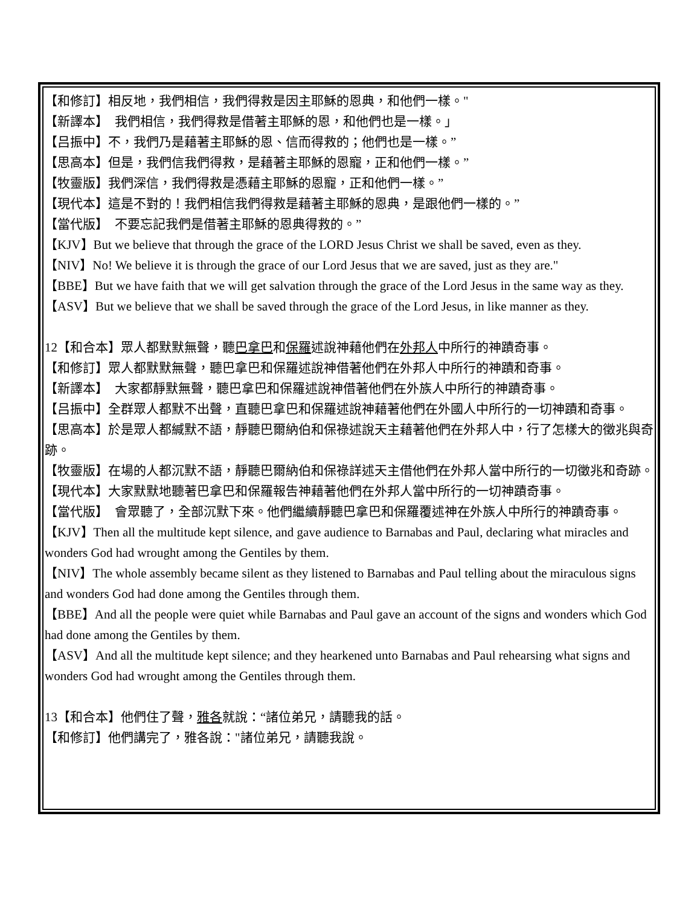【和修訂】相反地，我們相信，我們得救是因主耶穌的恩典，和他們一樣。"
【新譯本】　我們相信，我們得救是借著主耶穌的恩，和他們也是一樣。」
【吕振中】不，我們乃是藉著主耶穌的恩、信而得救的；他們也是一樣。”
【思高本】但是，我們信我們得救，是藉著主耶穌的恩寵，正和他們一樣。”
【牧靈版】我們深信，我們得救是憑藉主耶穌的恩寵，正和他們一樣。”
【現代本】這是不對的！我們相信我們得救是藉著主耶穌的恩典，是跟他們一樣的。”
【當代版】　不要忘記我們是借著主耶穌的恩典得救的。”
【KJV】But we believe that through the grace of the LORD Jesus Christ we shall be saved, even as they.
【NIV】No! We believe it is through the grace of our Lord Jesus that we are saved, just as they are."
【BBE】But we have faith that we will get salvation through the grace of the Lord Jesus in the same way as they.
【ASV】But we believe that we shall be saved through the grace of the Lord Jesus, in like manner as they.
12【和合本】眾人都默默無聲，聽巴拿巴和保羅述說神藉他們在外邦人中所行的神蹟奇事。
【和修訂】眾人都默默無聲，聽巴拿巴和保羅述說神借著他們在外邦人中所行的神蹟和奇事。
【新譯本】　大家都靜默無聲，聽巴拿巴和保羅述說神借著他們在外族人中所行的神蹟奇事。
【吕振中】全群眾人都默不出聲，直聽巴拿巴和保羅述說神藉著他們在外國人中所行的一切神蹟和奇事。
【思高本】於是眾人都緘默不語，靜聽巴爾納伯和保祿述說天主藉著他們在外邦人中，行了怎樣大的徵兆與奇跡。
【牧靈版】在場的人都沉默不語，靜聽巴爾納伯和保祿詳述天主借他們在外邦人當中所行的一切徵兆和奇跡。
【現代本】大家默默地聽著巴拿巴和保羅報告神藉著他們在外邦人當中所行的一切神蹟奇事。
【當代版】　會眾聽了，全部沉默下來。他們繼續靜聽巴拿巴和保羅覆述神在外族人中所行的神蹟奇事。
【KJV】Then all the multitude kept silence, and gave audience to Barnabas and Paul, declaring what miracles and wonders God had wrought among the Gentiles by them.
【NIV】The whole assembly became silent as they listened to Barnabas and Paul telling about the miraculous signs and wonders God had done among the Gentiles through them.
【BBE】And all the people were quiet while Barnabas and Paul gave an account of the signs and wonders which God had done among the Gentiles by them.
【ASV】And all the multitude kept silence; and they hearkened unto Barnabas and Paul rehearsing what signs and wonders God had wrought among the Gentiles through them.
13【和合本】他們住了聲，雅各就說：“諸位弟兄，請聽我的話。
【和修訂】他們講完了，雅各說："諸位弟兄，請聽我說。